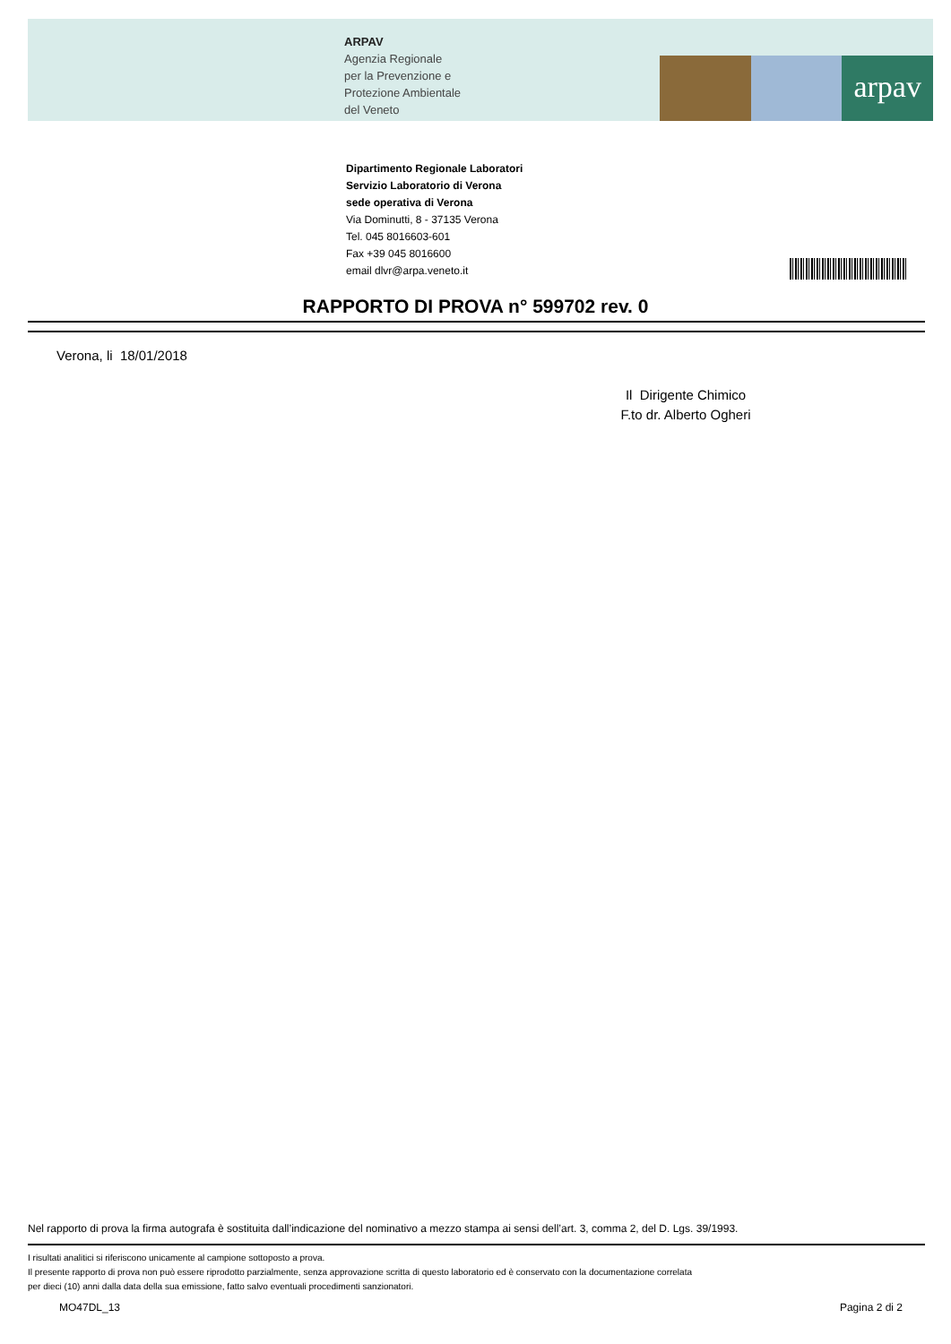arpav
ARPAV
Agenzia Regionale
per la Prevenzione e
Protezione Ambientale
del Veneto
Dipartimento Regionale Laboratori
Servizio Laboratorio di Verona
sede operativa di Verona
Via Dominutti, 8 - 37135 Verona
Tel. 045 8016603-601
Fax +39 045 8016600
email dlvr@arpa.veneto.it
RAPPORTO DI PROVA n° 599702 rev. 0
Verona, li 18/01/2018
Il Dirigente Chimico
F.to dr. Alberto Ogheri
Nel rapporto di prova la firma autografa è sostituita dall’indicazione del nominativo a mezzo stampa ai sensi dell’art. 3, comma 2, del D. Lgs. 39/1993.
I risultati analitici si riferiscono unicamente al campione sottoposto a prova.
Il presente rapporto di prova non può essere riprodotto parzialmente, senza approvazione scritta di questo laboratorio ed è conservato con la documentazione correlata
per dieci (10) anni dalla data della sua emissione, fatto salvo eventuali procedimenti sanzionatori.
MO47DL_13 Pagina 2 di 2